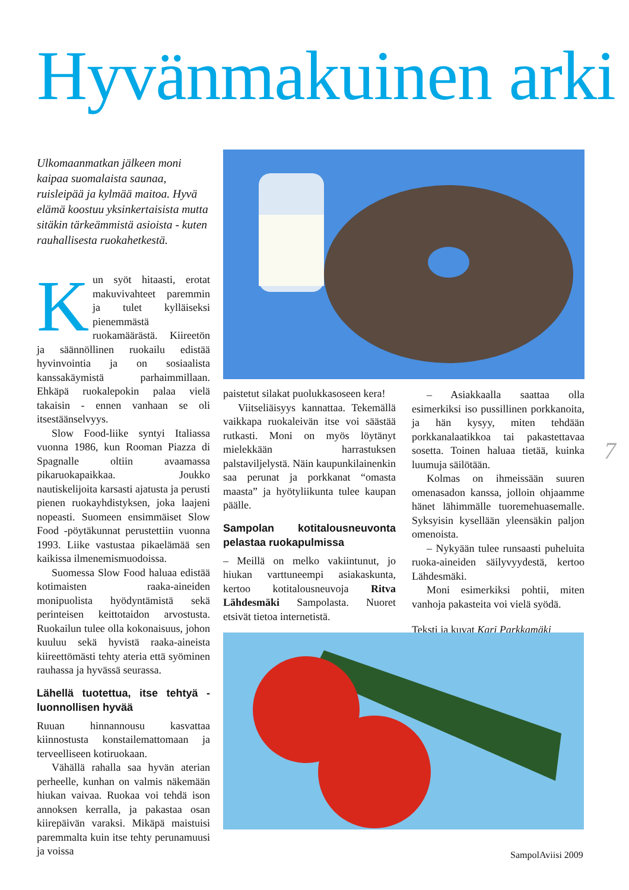Hyvänmakuinen arki
Ulkomaanmatkan jälkeen moni kaipaa suomalaista saunaa, ruisleipää ja kylmää maitoa. Hyvä elämä koostuu yksinkertaisista mutta sitäkin tärkeämmistä asioista - kuten rauhallisesta ruokahetkestä.
Kun syöt hitaasti, erotat makuvivahteet paremmin ja tulet kylläiseksi pienemmästä ruokamäärästä. Kiireetön ja säännöllinen ruokailu edistää hyvinvointia ja on sosiaalista kanssakäymistä parhaimmillaan. Ehkäpä ruokalepokin palaa vielä takaisin - ennen vanhaan se oli itsestäänselvyys.
Slow Food-liike syntyi Italiassa vuonna 1986, kun Rooman Piazza di Spagnalle oltiin avaamassa pikaruokapaikkaa. Joukko nautiskelijoita karsasti ajatusta ja perusti pienen ruokayhdistyksen, joka laajeni nopeasti. Suomeen ensimmäiset Slow Food -pöytäkunnat perustettiin vuonna 1993. Liike vastustaa pikaelämää sen kaikissa ilmenemismuodoissa.
Suomessa Slow Food haluaa edistää kotimaisten raaka-aineiden monipuolista hyödyntämistä sekä perinteisen keittotaidon arvostusta. Ruokailun tulee olla kokonaisuus, johon kuuluu sekä hyvistä raaka-aineista kiireettömästi tehty ateria että syöminen rauhassa ja hyvässä seurassa.
Lähellä tuotettua, itse tehtyä - luonnollisen hyvää
Ruuan hinnannousu kasvattaa kiinnostusta konstailemattomaan ja terveelliseen kotiruokaan.
Vähällä rahalla saa hyvän aterian perheelle, kunhan on valmis näkemään hiukan vaivaa. Ruokaa voi tehdä ison annoksen kerralla, ja pakastaa osan kiirepäivän varaksi. Mikäpä maistuisi paremmalta kuin itse tehty perunamuusi ja voissa
paistetut silakat puolukkasoseen kera!
Viitseliäisyys kannattaa. Tekemällä vaikkapa ruokaleivän itse voi säästää rutkasti. Moni on myös löytänyt mielekkään harrastuksen palstaviljelystä. Näin kaupunkilainenkin saa perunat ja porkkanat “omasta maasta” ja hyötyliikunta tulee kaupan päälle.
Sampolan kotitalousneuvonta pelastaa ruokapulmissa
– Meillä on melko vakiintunut, jo hiukan varttuneempi asiakaskunta, kertoo kotitalousneuvoja Ritva Lähdesmäki Sampolasta. Nuoret etsivät tietoa internetistä.
– Asiakkaalla saattaa olla esimerkiksi iso pussillinen porkkanoita, ja hän kysyy, miten tehdään porkkanalaatikkoa tai pakastettavaa sosetta. Toinen haluaa tietää, kuinka luumuja säilötään.
Kolmas on ihmeissään suuren omenasadon kanssa, jolloin ohjaamme hänet lähimmälle tuoremehuasemalle. Syksyisin kysellään yleensäkin paljon omenoista.
– Nykyään tulee runsaasti puheluita ruoka-aineiden säilyvyydestä, kertoo Lähdesmäki.
Moni esimerkiksi pohtii, miten vanhoja pakasteita voi vielä syödä.
Teksti ja kuvat Kari Parkkamäki
7
SampolAviisi 2009